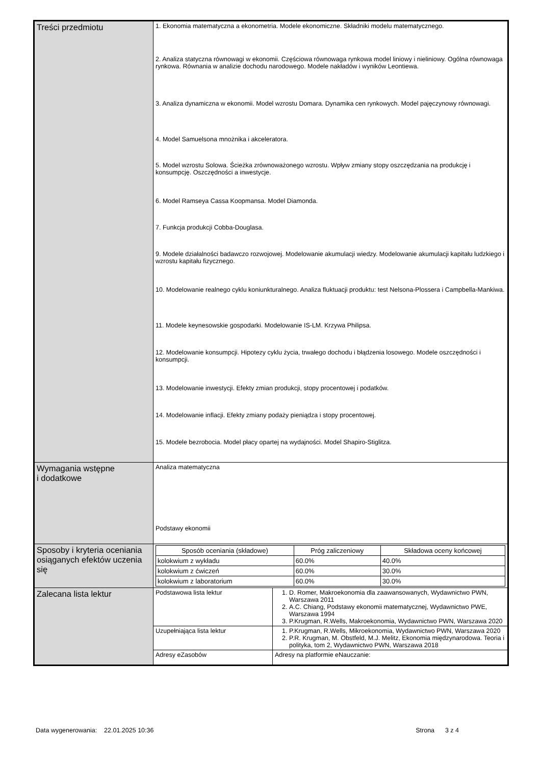| Treści przedmiotu | 1. Ekonomia matematyczna a ekonometria. Modele ekonomiczne. Składniki modelu matematycznego. 2. Analiza statyczna równowagi w ekonomii. Częściowa równowaga rynkowa model liniowy i nieliniowy. Ogólna równowaga rynkowa. Równania w analizie dochodu narodowego. Modele nakładów i wyników Leontiewa. 3. Analiza dynamiczna w ekonomii. Model wzrostu Domara. Dynamika cen rynkowych. Model pajęczynowy równowagi. 4. Model Samuelsona mnożnika i akceleratora. 5. Model wzrostu Solowa. Ścieżka zrównoważonego wzrostu. Wpływ zmiany stopy oszczędzania na produkcję i konsumpcję. Oszczędności a inwestycje. 6. Model Ramseya Cassa Koopmansa. Model Diamonda. 7. Funkcja produkcji Cobba-Douglasa. 9. Modele działalności badawczo rozwojowej. Modelowanie akumulacji wiedzy. Modelowanie akumulacji kapitału ludzkiego i wzrostu kapitału fizycznego. 10. Modelowanie realnego cyklu koniunkturalnego. Analiza fluktuacji produktu: test Nelsona-Plossera i Campbella-Mankiwa. 11. Modele keynesowskie gospodarki. Modelowanie IS-LM. Krzywa Philipsa. 12. Modelowanie konsumpcji. Hipotezy cyklu życia, trwałego dochodu i błądzenia losowego. Modele oszczędności i konsumpcji. 13. Modelowanie inwestycji. Efekty zmian produkcji, stopy procentowej i podatków. 14. Modelowanie inflacji. Efekty zmiany podaży pieniądza i stopy procentowej. 15. Modele bezrobocia. Model płacy opartej na wydajności. Model Shapiro-Stiglitza. | |
| Wymagania wstępne i dodatkowe | Analiza matematyczna Podstawy ekonomii | |
| Sposoby i kryteria oceniania osiąganych efektów uczenia się | / Sposób oceniania (składowe) / Próg zaliczeniowy / Składowa oceny końcowej / / --- / --- / --- / / kolokwium z wykładu / 60.0% / 40.0% / / kolokwium z ćwiczeń / 60.0% / 30.0% / / kolokwium z laboratorium / 60.0% / 30.0% / | |
| Zalecana lista lektur | Podstawowa lista lektur | 1. D. Romer, Makroekonomia dla zaawansowanych, Wydawnictwo PWN, Warszawa 2011 2. A.C. Chiang, Podstawy ekonomii matematycznej, Wydawnictwo PWE, Warszawa 1994 3. P.Krugman, R.Wells, Makroekonomia, Wydawnictwo PWN, Warszawa 2020 |
| | Uzupełniająca lista lektur | 1. P.Krugman, R.Wells, Mikroekonomia, Wydawnictwo PWN, Warszawa 2020 2. P.R. Krugman, M. Obstfeld, M.J. Melitz, Ekonomia międzynarodowa. Teoria i polityka, tom 2, Wydawnictwo PWN, Warszawa 2018 |
| | Adresy eZasobów | Adresy na platformie eNauczanie: |
Data wygenerowania: 22.01.2025 10:36 Strona 3 z 4